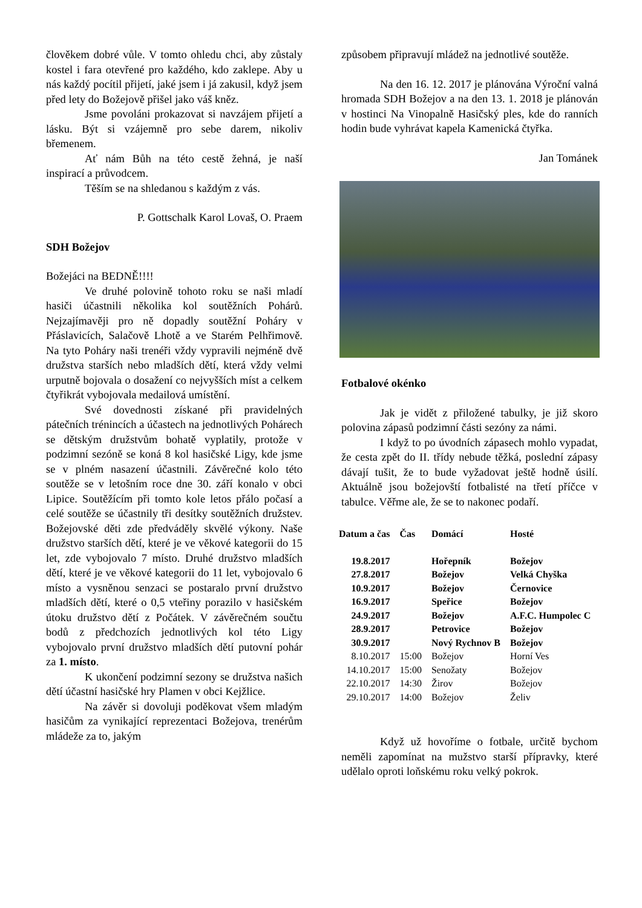člověkem dobré vůle. V tomto ohledu chci, aby zůstaly kostel i fara otevřené pro každého, kdo zaklepe. Aby u nás každý pocítil přijetí, jaké jsem i já zakusil, když jsem před lety do Božejově přišel jako váš kněz.
Jsme povoláni prokazovat si navzájem přijetí a lásku. Být si vzájemně pro sebe darem, nikoliv břemenem.
Ať nám Bůh na této cestě žehná, je naší inspirací a průvodcem.
Těším se na shledanou s každým z vás.
P. Gottschalk Karol Lovaš, O. Praem
SDH Božejov
Božejáci na BEDNĚ!!!!
Ve druhé polovině tohoto roku se naši mladí hasiči účastnili několika kol soutěžních Pohárů. Nejzajímavěji pro ně dopadly soutěžní Poháry v Přáslavicích, Salačově Lhotě a ve Starém Pelhřimově. Na tyto Poháry naši trenéři vždy vypravili nejméně dvě družstva starších nebo mladších dětí, která vždy velmi urputně bojovala o dosažení co nejvyšších míst a celkem čtyřikrát vybojovala medailová umístění.
Své dovednosti získané při pravidelných pátečních trénincích a účastech na jednotlivých Pohárech se dětským družstvům bohatě vyplatily, protože v podzimní sezóně se koná 8 kol hasičské Ligy, kde jsme se v plném nasazení účastnili. Závěrečné kolo této soutěže se v letošním roce dne 30. září konalo v obci Lipice. Soutěžícím při tomto kole letos přálo počasí a celé soutěže se účastnily tři desítky soutěžních družstev. Božejovské děti zde předváděly skvělé výkony. Naše družstvo starších dětí, které je ve věkové kategorii do 15 let, zde vybojovalo 7 místo. Druhé družstvo mladších dětí, které je ve věkové kategorii do 11 let, vybojovalo 6 místo a vysněnou senzaci se postaralo první družstvo mladších dětí, které o 0,5 vteřiny porazilo v hasičském útoku družstvo dětí z Počátek. V závěrečném součtu bodů z předchozích jednotlivých kol této Ligy vybojovalo první družstvo mladších dětí putovní pohár za 1. místo.
K ukončení podzimní sezony se družstva našich dětí účastní hasičské hry Plamen v obci Kejžlice.
Na závěr si dovoluji poděkovat všem mladým hasičům za vynikající reprezentaci Božejova, trenérům mládeže za to, jakým
způsobem připravují mládež na jednotlivé soutěže.
Na den 16. 12. 2017 je plánována Výroční valná hromada SDH Božejov a na den 13. 1. 2018 je plánován v hostinci Na Vinopalně Hasičský ples, kde do ranních hodin bude vyhrávat kapela Kamenická čtyřka.
Jan Tománek
Fotbalové okénko
Jak je vidět z přiložené tabulky, je již skoro polovina zápasů podzimní části sezóny za námi.
I když to po úvodních zápasech mohlo vypadat, že cesta zpět do II. třídy nebude těžká, poslední zápasy dávají tušit, že to bude vyžadovat ještě hodně úsilí. Aktuálně jsou božejovští fotbalisté na třetí příčce v tabulce. Věřme ale, že se to nakonec podaří.
| Datum a čas | Čas | Domácí | Hosté |
| --- | --- | --- | --- |
| 19.8.2017 | | Hořepník | Božejov |
| 27.8.2017 | | Božejov | Velká Chyška |
| 10.9.2017 | | Božejov | Černovice |
| 16.9.2017 | | Speřice | Božejov |
| 24.9.2017 | | Božejov | A.F.C. Humpolec C |
| 28.9.2017 | | Petrovice | Božejov |
| 30.9.2017 | | Nový Rychnov B | Božejov |
| 8.10.2017 | 15:00 | Božejov | Horní Ves |
| 14.10.2017 | 15:00 | Senožaty | Božejov |
| 22.10.2017 | 14:30 | Žirov | Božejov |
| 29.10.2017 | 14:00 | Božejov | Želiv |
Když už hovoříme o fotbale, určitě bychom neměli zapomínat na mužstvo starší přípravky, které udělalo oproti loňskému roku velký pokrok.